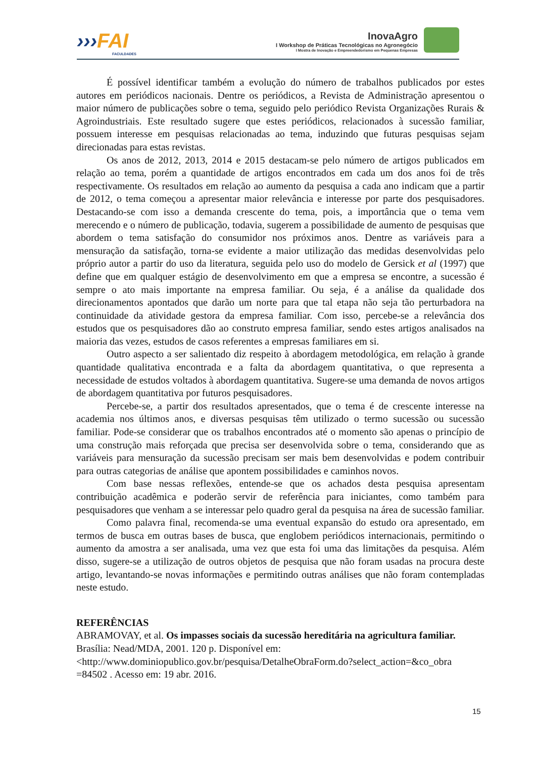›››FAI
FACULDADES
InovaAgro
I Workshop de Práticas Tecnológicas no Agronegócio
I Mostra de Inovação e Empreendedorismo em Pequenas Empresas
É possível identificar também a evolução do número de trabalhos publicados por estes autores em periódicos nacionais. Dentre os periódicos, a Revista de Administração apresentou o maior número de publicações sobre o tema, seguido pelo periódico Revista Organizações Rurais & Agroindustriais. Este resultado sugere que estes periódicos, relacionados à sucessão familiar, possuem interesse em pesquisas relacionadas ao tema, induzindo que futuras pesquisas sejam direcionadas para estas revistas.
Os anos de 2012, 2013, 2014 e 2015 destacam-se pelo número de artigos publicados em relação ao tema, porém a quantidade de artigos encontrados em cada um dos anos foi de três respectivamente. Os resultados em relação ao aumento da pesquisa a cada ano indicam que a partir de 2012, o tema começou a apresentar maior relevância e interesse por parte dos pesquisadores. Destacando-se com isso a demanda crescente do tema, pois, a importância que o tema vem merecendo e o número de publicação, todavia, sugerem a possibilidade de aumento de pesquisas que abordem o tema satisfação do consumidor nos próximos anos. Dentre as variáveis para a mensuração da satisfação, torna-se evidente a maior utilização das medidas desenvolvidas pelo próprio autor a partir do uso da literatura, seguida pelo uso do modelo de Gersick et al (1997) que define que em qualquer estágio de desenvolvimento em que a empresa se encontre, a sucessão é sempre o ato mais importante na empresa familiar. Ou seja, é a análise da qualidade dos direcionamentos apontados que darão um norte para que tal etapa não seja tão perturbadora na continuidade da atividade gestora da empresa familiar. Com isso, percebe-se a relevância dos estudos que os pesquisadores dão ao construto empresa familiar, sendo estes artigos analisados na maioria das vezes, estudos de casos referentes a empresas familiares em si.
Outro aspecto a ser salientado diz respeito à abordagem metodológica, em relação à grande quantidade qualitativa encontrada e a falta da abordagem quantitativa, o que representa a necessidade de estudos voltados à abordagem quantitativa. Sugere-se uma demanda de novos artigos de abordagem quantitativa por futuros pesquisadores.
Percebe-se, a partir dos resultados apresentados, que o tema é de crescente interesse na academia nos últimos anos, e diversas pesquisas têm utilizado o termo sucessão ou sucessão familiar. Pode-se considerar que os trabalhos encontrados até o momento são apenas o princípio de uma construção mais reforçada que precisa ser desenvolvida sobre o tema, considerando que as variáveis para mensuração da sucessão precisam ser mais bem desenvolvidas e podem contribuir para outras categorias de análise que apontem possibilidades e caminhos novos.
Com base nessas reflexões, entende-se que os achados desta pesquisa apresentam contribuição acadêmica e poderão servir de referência para iniciantes, como também para pesquisadores que venham a se interessar pelo quadro geral da pesquisa na área de sucessão familiar.
Como palavra final, recomenda-se uma eventual expansão do estudo ora apresentado, em termos de busca em outras bases de busca, que englobem periódicos internacionais, permitindo o aumento da amostra a ser analisada, uma vez que esta foi uma das limitações da pesquisa. Além disso, sugere-se a utilização de outros objetos de pesquisa que não foram usadas na procura deste artigo, levantando-se novas informações e permitindo outras análises que não foram contempladas neste estudo.
REFERÊNCIAS
ABRAMOVAY, et al. Os impasses sociais da sucessão hereditária na agricultura familiar. Brasília: Nead/MDA, 2001. 120 p. Disponível em: <http://www.dominiopublico.gov.br/pesquisa/DetalheObraForm.do?select_action=&co_obra =84502 . Acesso em: 19 abr. 2016.
15